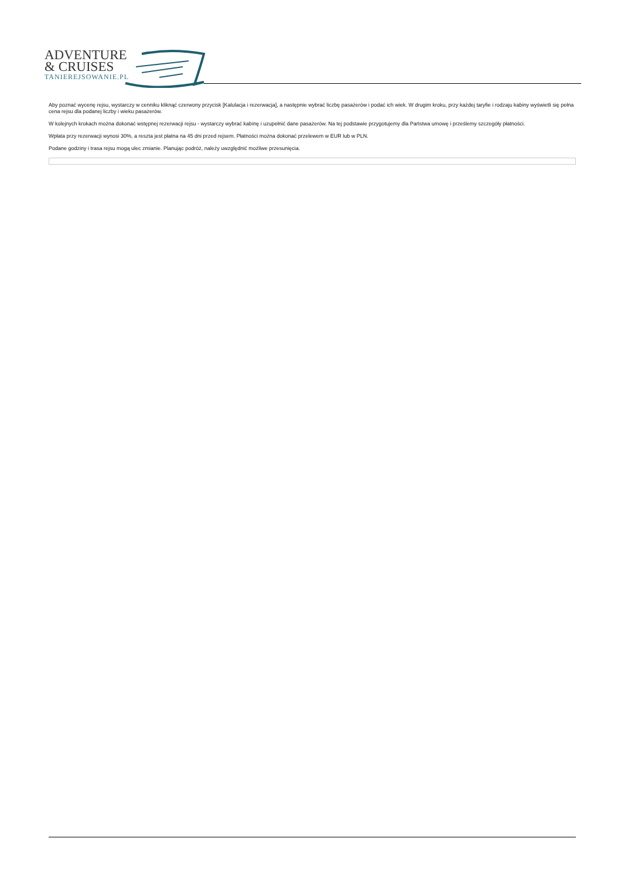ADVENTURE
& CRUISES
TANIEREJSOWANIE.PL
Aby poznać wycenę rejsu, wystarczy w cenniku kliknąć czerwony przycisk [Kalulacja i rezerwacja], a następnie wybrać liczbę pasażerów i podać ich wiek. W drugim kroku, przy każdej taryfie i rodzaju kabiny wyświetli się pełna cena rejsu dla podanej liczby i wieku pasażerów.
W kolejnych krokach można dokonać wstępnej rezerwacji rejsu - wystarczy wybrać kabinę i uzupełnić dane pasażerów. Na tej podstawie przygotujemy dla Państwa umowę i prześlemy szczegóły płatności.
Wpłata przy rezerwacji wynosi 30%, a reszta jest płatna na 45 dni przed rejsem. Płatności można dokonać przelewem w EUR lub w PLN.
Podane godziny i trasa rejsu mogą ulec zmianie. Planując podróż, należy uwzględnić możliwe przesunięcia.